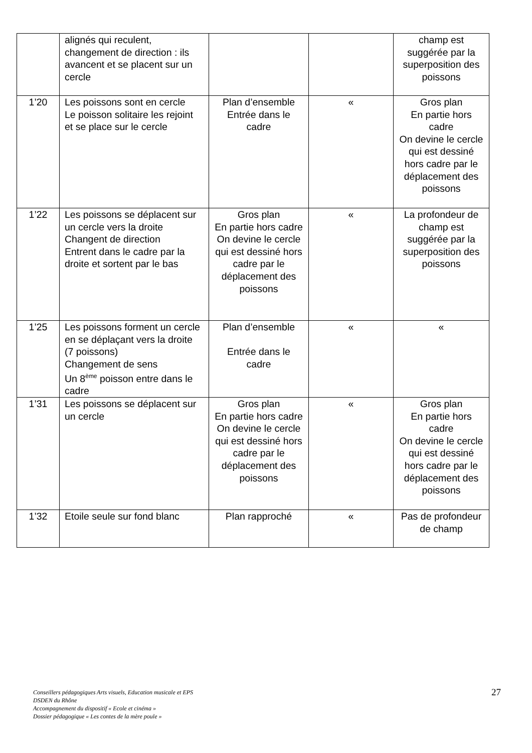| | alignés qui reculent, changement de direction : ils avancent et se placent sur un cercle | | | champ est suggérée par la superposition des poissons |
| 1’20 | Les poissons sont en cercle Le poisson solitaire les rejoint et se place sur le cercle | Plan d’ensemble Entrée dans le cadre | « | Gros plan En partie hors cadre On devine le cercle qui est dessiné hors cadre par le déplacement des poissons |
| 1’22 | Les poissons se déplacent sur un cercle vers la droite Changent de direction Entrent dans le cadre par la droite et sortent par le bas | Gros plan En partie hors cadre On devine le cercle qui est dessiné hors cadre par le déplacement des poissons | « | La profondeur de champ est suggérée par la superposition des poissons |
| 1’25 | Les poissons forment un cercle en se déplaçant vers la droite (7 poissons) Changement de sens Un 8<sup>ème</sup> poisson entre dans le cadre | Plan d’ensemble Entrée dans le cadre | « | « |
| 1’31 | Les poissons se déplacent sur un cercle | Gros plan En partie hors cadre On devine le cercle qui est dessiné hors cadre par le déplacement des poissons | « | Gros plan En partie hors cadre On devine le cercle qui est dessiné hors cadre par le déplacement des poissons |
| 1’32 | Etoile seule sur fond blanc | Plan rapproché | « | Pas de profondeur de champ |
Conseillers pédagogiques Arts visuels, Education musicale et EPS
DSDEN du Rhône
Accompagnement du dispositif « Ecole et cinéma »
Dossier pédagogique « Les contes de la mère poule »
27